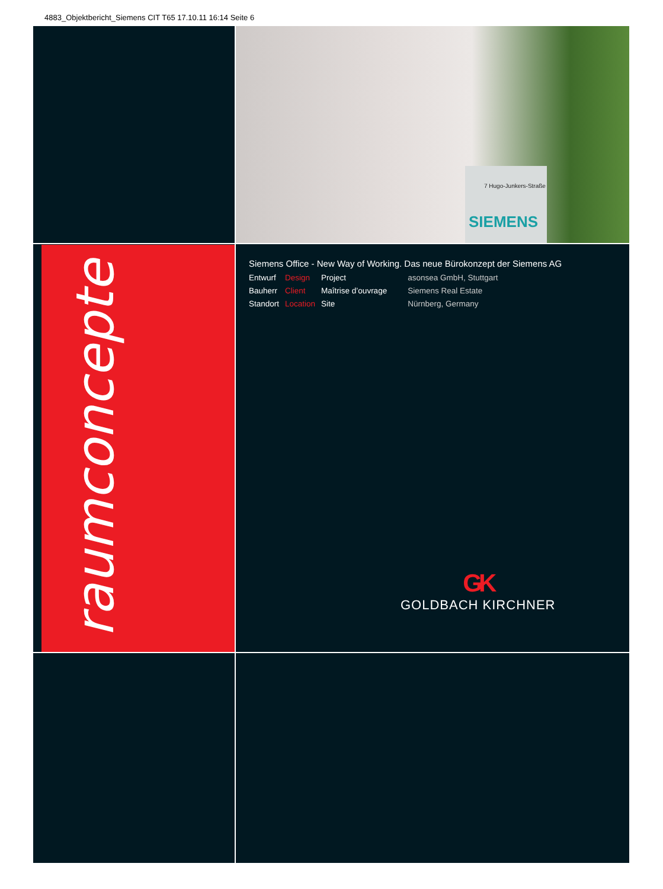4883_Objektbericht_Siemens CIT T65 17.10.11 16:14 Seite 6
7 Hugo-Junkers-Straße
SIEMENS
raumconcepte
Siemens Office - New Way of Working. Das neue Bürokonzept der Siemens AG
| Entwurf | Design | Project | asonsea GmbH, Stuttgart |
| Bauherr | Client | Maîtrise d’ouvrage | Siemens Real Estate |
| Standort | Location | Site | Nürnberg, Germany |
GK
GOLDBACH KIRCHNER